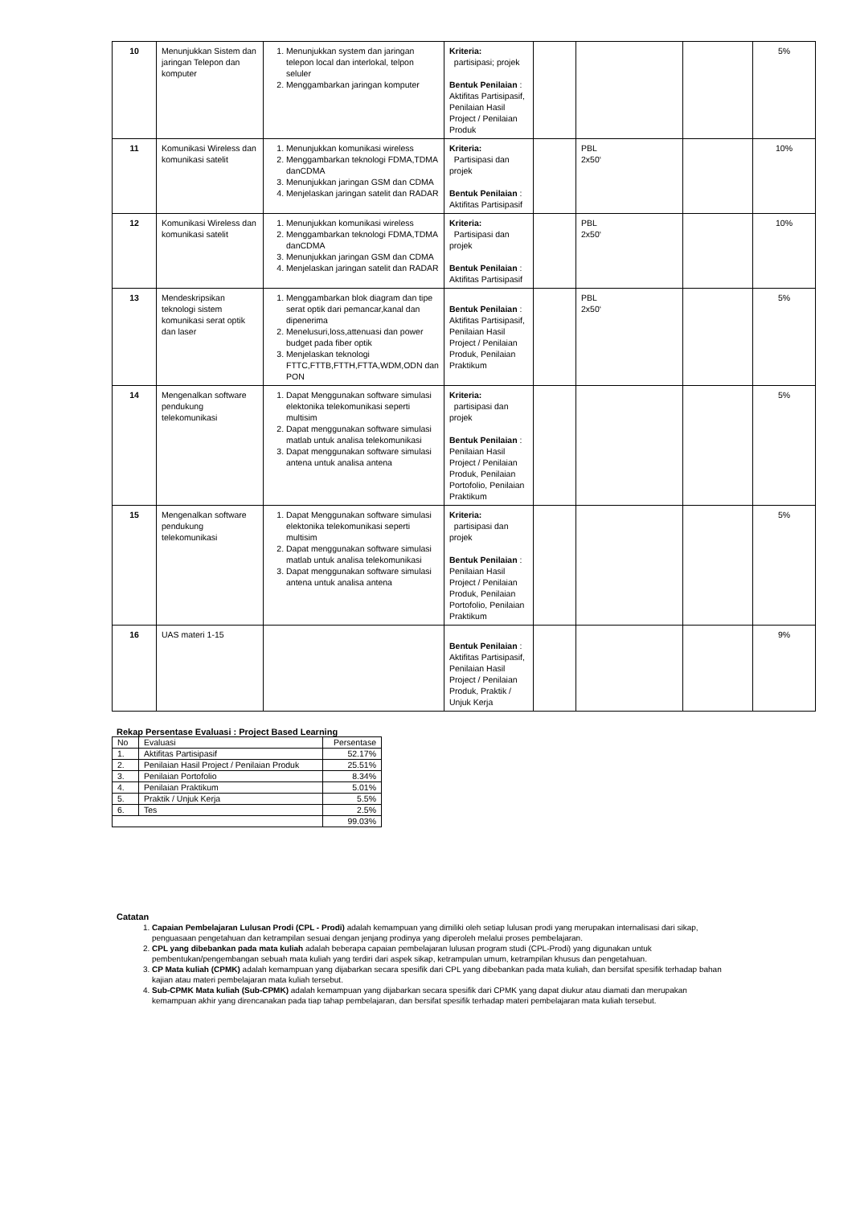| 10 | Menunjukkan Sistem dan jaringan Telepon dan komputer | 1. Menunjukkan system dan jaringan telepon local dan interlokal, telpon seluler 2. Menggambarkan jaringan komputer | Kriteria: partisipasi; projek Bentuk Penilaian : Aktifitas Partisipasif, Penilaian Hasil Project / Penilaian Produk | | | | 5% |
| 11 | Komunikasi Wireless dan komunikasi satelit | 1. Menunjukkan komunikasi wireless 2. Menggambarkan teknologi FDMA,TDMA danCDMA 3. Menunjukkan jaringan GSM dan CDMA 4. Menjelaskan jaringan satelit dan RADAR | Kriteria: Partisipasi dan projek Bentuk Penilaian : Aktifitas Partisipasif | | PBL 2x50‘ | | 10% |
| 12 | Komunikasi Wireless dan komunikasi satelit | 1. Menunjukkan komunikasi wireless 2. Menggambarkan teknologi FDMA,TDMA danCDMA 3. Menunjukkan jaringan GSM dan CDMA 4. Menjelaskan jaringan satelit dan RADAR | Kriteria: Partisipasi dan projek Bentuk Penilaian : Aktifitas Partisipasif | | PBL 2x50‘ | | 10% |
| 13 | Mendeskripsikan teknologi sistem komunikasi serat optik dan laser | 1. Menggambarkan blok diagram dan tipe serat optik dari pemancar,kanal dan dipenerima 2. Menelusuri,loss,attenuasi dan power budget pada fiber optik 3. Menjelaskan teknologi FTTC,FTTB,FTTH,FTTA,WDM,ODN dan PON | Bentuk Penilaian : Aktifitas Partisipasif, Penilaian Hasil Project / Penilaian Produk, Penilaian Praktikum | | PBL 2x50‘ | | 5% |
| 14 | Mengenalkan software pendukung telekomunikasi | 1. Dapat Menggunakan software simulasi elektonika telekomunikasi seperti multisim 2. Dapat menggunakan software simulasi matlab untuk analisa telekomunikasi 3. Dapat menggunakan software simulasi antena untuk analisa antena | Kriteria: partisipasi dan projek Bentuk Penilaian : Penilaian Hasil Project / Penilaian Produk, Penilaian Portofolio, Penilaian Praktikum | | | | 5% |
| 15 | Mengenalkan software pendukung telekomunikasi | 1. Dapat Menggunakan software simulasi elektonika telekomunikasi seperti multisim 2. Dapat menggunakan software simulasi matlab untuk analisa telekomunikasi 3. Dapat menggunakan software simulasi antena untuk analisa antena | Kriteria: partisipasi dan projek Bentuk Penilaian : Penilaian Hasil Project / Penilaian Produk, Penilaian Portofolio, Penilaian Praktikum | | | | 5% |
| 16 | UAS materi 1-15 | | Bentuk Penilaian : Aktifitas Partisipasif, Penilaian Hasil Project / Penilaian Produk, Praktik / Unjuk Kerja | | | | 9% |
Rekap Persentase Evaluasi : Project Based Learning
| No | Evaluasi | Persentase |
| 1. | Aktifitas Partisipasif | 52.17% |
| 2. | Penilaian Hasil Project / Penilaian Produk | 25.51% |
| 3. | Penilaian Portofolio | 8.34% |
| 4. | Penilaian Praktikum | 5.01% |
| 5. | Praktik / Unjuk Kerja | 5.5% |
| 6. | Tes | 2.5% |
| | | 99.03% |
Catatan
1. Capaian Pembelajaran Lulusan Prodi (CPL - Prodi) adalah kemampuan yang dimiliki oleh setiap lulusan prodi yang merupakan internalisasi dari sikap, penguasaan pengetahuan dan ketrampilan sesuai dengan jenjang prodinya yang diperoleh melalui proses pembelajaran.
2. CPL yang dibebankan pada mata kuliah adalah beberapa capaian pembelajaran lulusan program studi (CPL-Prodi) yang digunakan untuk pembentukan/pengembangan sebuah mata kuliah yang terdiri dari aspek sikap, ketrampulan umum, ketrampilan khusus dan pengetahuan.
3. CP Mata kuliah (CPMK) adalah kemampuan yang dijabarkan secara spesifik dari CPL yang dibebankan pada mata kuliah, dan bersifat spesifik terhadap bahan kajian atau materi pembelajaran mata kuliah tersebut.
4. Sub-CPMK Mata kuliah (Sub-CPMK) adalah kemampuan yang dijabarkan secara spesifik dari CPMK yang dapat diukur atau diamati dan merupakan kemampuan akhir yang direncanakan pada tiap tahap pembelajaran, dan bersifat spesifik terhadap materi pembelajaran mata kuliah tersebut.